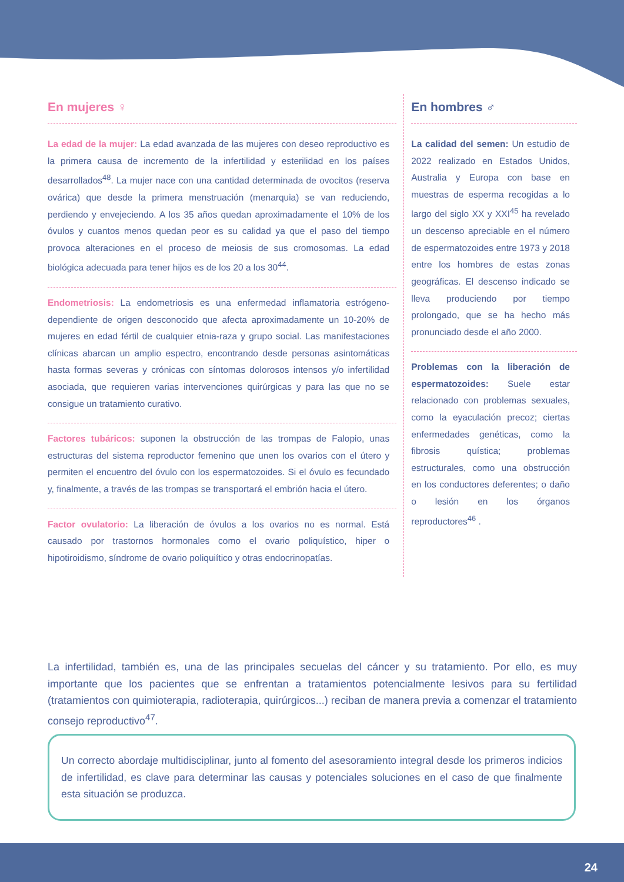En mujeres ♀
La edad de la mujer: La edad avanzada de las mujeres con deseo reproductivo es la primera causa de incremento de la infertilidad y esterilidad en los países desarrollados<sup>48</sup>. La mujer nace con una cantidad determinada de ovocitos (reserva ovárica) que desde la primera menstruación (menarquia) se van reduciendo, perdiendo y envejeciendo. A los 35 años quedan aproximadamente el 10% de los óvulos y cuantos menos quedan peor es su calidad ya que el paso del tiempo provoca alteraciones en el proceso de meiosis de sus cromosomas. La edad biológica adecuada para tener hijos es de los 20 a los 30<sup>44</sup>.
Endometriosis: La endometriosis es una enfermedad inflamatoria estrógeno-dependiente de origen desconocido que afecta aproximadamente un 10-20% de mujeres en edad fértil de cualquier etnia-raza y grupo social. Las manifestaciones clínicas abarcan un amplio espectro, encontrando desde personas asintomáticas hasta formas severas y crónicas con síntomas dolorosos intensos y/o infertilidad asociada, que requieren varias intervenciones quirúrgicas y para las que no se consigue un tratamiento curativo.
Factores tubáricos: suponen la obstrucción de las trompas de Falopio, unas estructuras del sistema reproductor femenino que unen los ovarios con el útero y permiten el encuentro del óvulo con los espermatozoides. Si el óvulo es fecundado y, finalmente, a través de las trompas se transportará el embrión hacia el útero.
Factor ovulatorio: La liberación de óvulos a los ovarios no es normal. Está causado por trastornos hormonales como el ovario poliquístico, hiper o hipotiroidismo, síndrome de ovario poliquiítico y otras endocrinopatías.
En hombres ♂
La calidad del semen: Un estudio de 2022 realizado en Estados Unidos, Australia y Europa con base en muestras de esperma recogidas a lo largo del siglo XX y XXI<sup>45</sup> ha revelado un descenso apreciable en el número de espermatozoides entre 1973 y 2018 entre los hombres de estas zonas geográficas. El descenso indicado se lleva produciendo por tiempo prolongado, que se ha hecho más pronunciado desde el año 2000.
Problemas con la liberación de espermatozoides: Suele estar relacionado con problemas sexuales, como la eyaculación precoz; ciertas enfermedades genéticas, como la fibrosis quística; problemas estructurales, como una obstrucción en los conductores deferentes; o daño o lesión en los órganos reproductores<sup>46</sup> .
La infertilidad, también es, una de las principales secuelas del cáncer y su tratamiento. Por ello, es muy importante que los pacientes que se enfrentan a tratamientos potencialmente lesivos para su fertilidad (tratamientos con quimioterapia, radioterapia, quirúrgicos...) reciban de manera previa a comenzar el tratamiento consejo reproductivo<sup>47</sup>.
Un correcto abordaje multidisciplinar, junto al fomento del asesoramiento integral desde los primeros indicios de infertilidad, es clave para determinar las causas y potenciales soluciones en el caso de que finalmente esta situación se produzca.
24